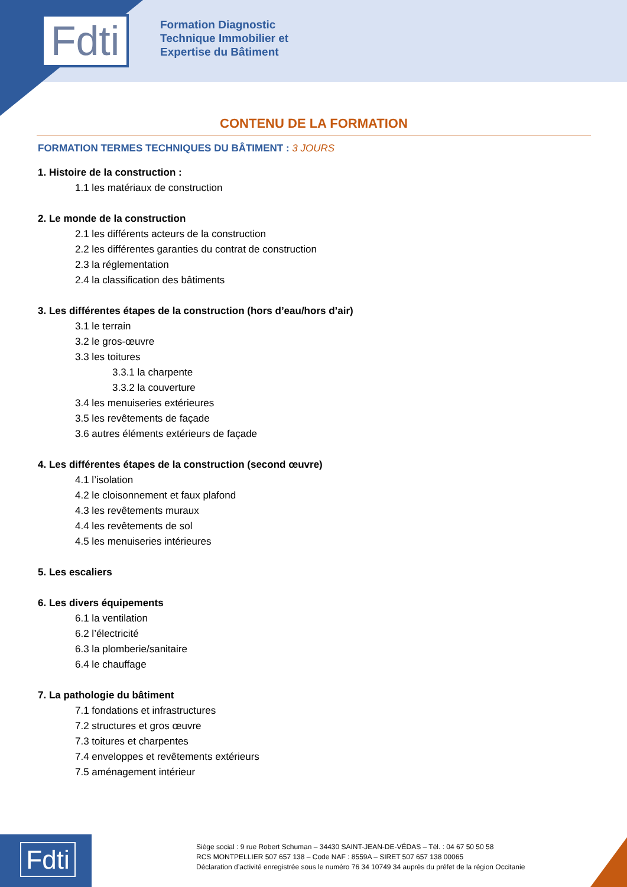Fdti
Formation Diagnostic
Technique Immobilier et
Expertise du Bâtiment
CONTENU DE LA FORMATION
FORMATION TERMES TECHNIQUES DU BÂTIMENT : 3 JOURS
1. Histoire de la construction :
1.1 les matériaux de construction
2. Le monde de la construction
2.1 les différents acteurs de la construction
2.2 les différentes garanties du contrat de construction
2.3 la réglementation
2.4 la classification des bâtiments
3. Les différentes étapes de la construction (hors d’eau/hors d’air)
3.1 le terrain
3.2 le gros-œuvre
3.3 les toitures
3.3.1 la charpente
3.3.2 la couverture
3.4 les menuiseries extérieures
3.5 les revêtements de façade
3.6 autres éléments extérieurs de façade
4. Les différentes étapes de la construction (second œuvre)
4.1 l’isolation
4.2 le cloisonnement et faux plafond
4.3 les revêtements muraux
4.4 les revêtements de sol
4.5 les menuiseries intérieures
5. Les escaliers
6. Les divers équipements
6.1 la ventilation
6.2 l’électricité
6.3 la plomberie/sanitaire
6.4 le chauffage
7. La pathologie du bâtiment
7.1 fondations et infrastructures
7.2 structures et gros œuvre
7.3 toitures et charpentes
7.4 enveloppes et revêtements extérieurs
7.5 aménagement intérieur
Fdti
Siège social : 9 rue Robert Schuman – 34430 SAINT-JEAN-DE-VÉDAS – Tél. : 04 67 50 50 58
RCS MONTPELLIER 507 657 138 – Code NAF : 8559A – SIRET 507 657 138 00065
Déclaration d’activité enregistrée sous le numéro 76 34 10749 34 auprès du préfet de la région Occitanie